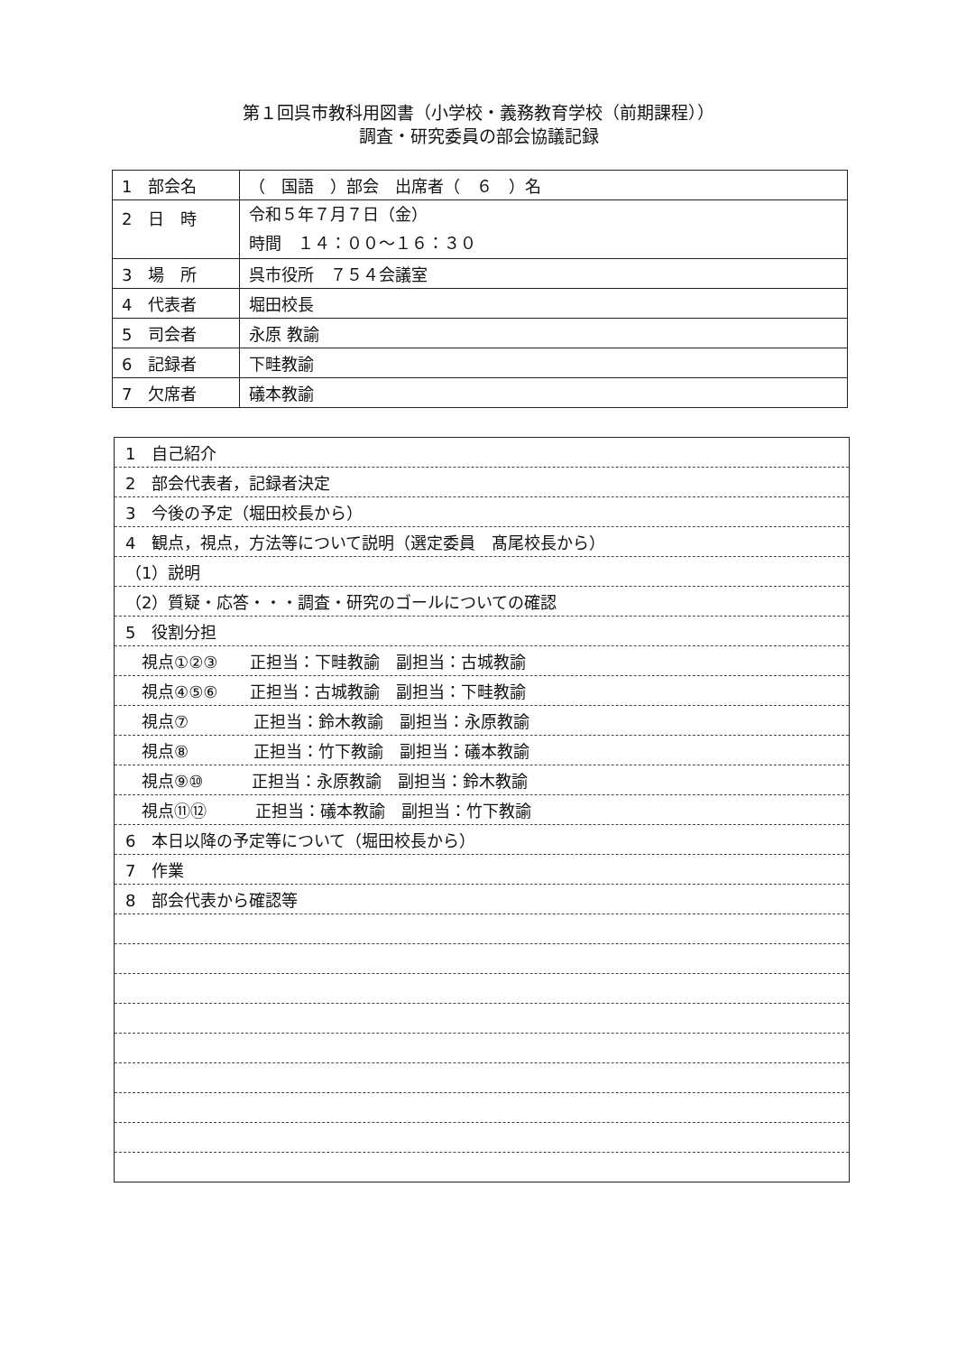第１回呉市教科用図書（小学校・義務教育学校（前期課程））
調査・研究委員の部会協議記録
| 1 部会名 | （ 国語 ）部会 出席者（ ６ ）名 |
| 2 日 時 | 令和５年７月７日（金） 時間 １４：００～１６：３０ |
| 3 場 所 | 呉市役所 ７５４会議室 |
| 4 代表者 | 堀田校長 |
| 5 司会者 | 永原 教諭 |
| 6 記録者 | 下畦教諭 |
| 7 欠席者 | 礒本教諭 |
| 1 自己紹介 |
| 2 部会代表者，記録者決定 |
| 3 今後の予定（堀田校長から） |
| 4 観点，視点，方法等について説明（選定委員 髙尾校長から） |
| （1）説明 |
| （2）質疑・応答・・・調査・研究のゴールについての確認 |
| 5 役割分担 |
| 視点①②③ 正担当：下畦教諭 副担当：古城教諭 |
| 視点④⑤⑥ 正担当：古城教諭 副担当：下畦教諭 |
| 視点⑦ 正担当：鈴木教諭 副担当：永原教諭 |
| 視点⑧ 正担当：竹下教諭 副担当：礒本教諭 |
| 視点⑨⑩ 正担当：永原教諭 副担当：鈴木教諭 |
| 視点⑪⑫ 正担当：礒本教諭 副担当：竹下教諭 |
| 6 本日以降の予定等について（堀田校長から） |
| 7 作業 |
| 8 部会代表から確認等 |